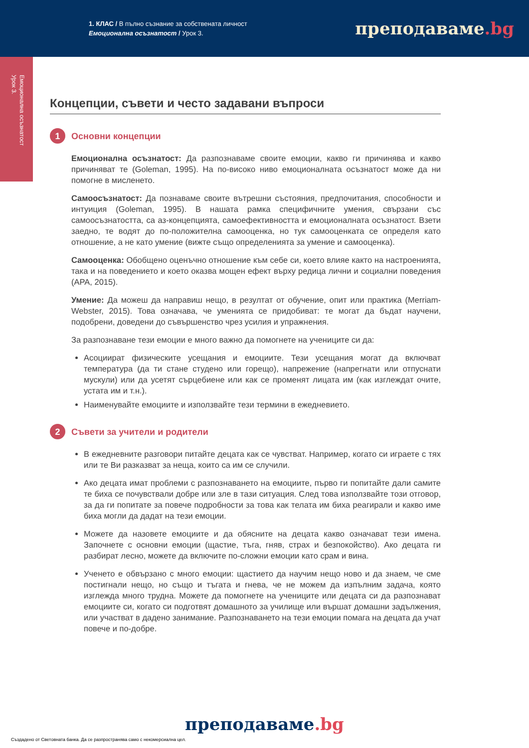1. КЛАС / В пълно съзнание за собствената личност
Емоционална осъзнатост / Урок 3.
преподаваме.bg
Емоционална осъзнатост
Урок 3.
Концепции, съвети и често задавани въпроси
1 Основни концепции
Емоционална осъзнатост: Да разпознаваме своите емоции, какво ги причинява и какво причиняват те (Goleman, 1995). На по-високо ниво емоционалната осъзнатост може да ни помогне в мисленето.
Самоосъзнатост: Да познаваме своите вътрешни състояния, предпочитания, способности и интуиция (Goleman, 1995). В нашата рамка специфичните умения, свързани със самоосъзнатостта, са аз-концепцията, самоефективността и емоционалната осъзнатост. Взети заедно, те водят до по-положителна самооценка, но тук самооценката се определя като отношение, а не като умение (вижте също определенията за умение и самооценка).
Самооценка: Обобщено оценъчно отношение към себе си, което влияе както на настроенията, така и на поведението и което оказва мощен ефект върху редица лични и социални поведения (APA, 2015).
Умение: Да можеш да направиш нещо, в резултат от обучение, опит или практика (Merriam-Webster, 2015). Това означава, че уменията се придобиват: те могат да бъдат научени, подобрени, доведени до съвършенство чрез усилия и упражнения.
За разпознаване тези емоции е много важно да помогнете на учениците си да:
Асоциират физическите усещания и емоциите. Тези усещания могат да включват температура (да ти стане студено или горещо), напрежение (напрегнати или отпуснати мускули) или да усетят сърцебиене или как се променят лицата им (как изглеждат очите, устата им и т.н.).
Наименувайте емоциите и използвайте тези термини в ежедневието.
2 Съвети за учители и родители
В ежедневните разговори питайте децата как се чувстват. Например, когато си играете с тях или те Ви разказват за неща, които са им се случили.
Ако децата имат проблеми с разпознаването на емоциите, първо ги попитайте дали самите те биха се почувствали добре или зле в тази ситуация. След това използвайте този отговор, за да ги попитате за повече подробности за това как телата им биха реагирали и какво име биха могли да дадат на тези емоции.
Можете да назовете емоциите и да обясните на децата какво означават тези имена. Започнете с основни емоции (щастие, тъга, гняв, страх и безпокойство). Ако децата ги разбират лесно, можете да включите по-сложни емоции като срам и вина.
Ученето е обвързано с много емоции: щастието да научим нещо ново и да знаем, че сме постигнали нещо, но също и тъгата и гнева, че не можем да изпълним задача, която изглежда много трудна. Можете да помогнете на учениците или децата си да разпознават емоциите си, когато си подготвят домашното за училище или вършат домашни задължения, или участват в дадено занимание. Разпознаването на тези емоции помага на децата да учат повече и по-добре.
преподаваме.bg
Създадено от Световната банка. Да се разпространява само с некомерсиална цел.